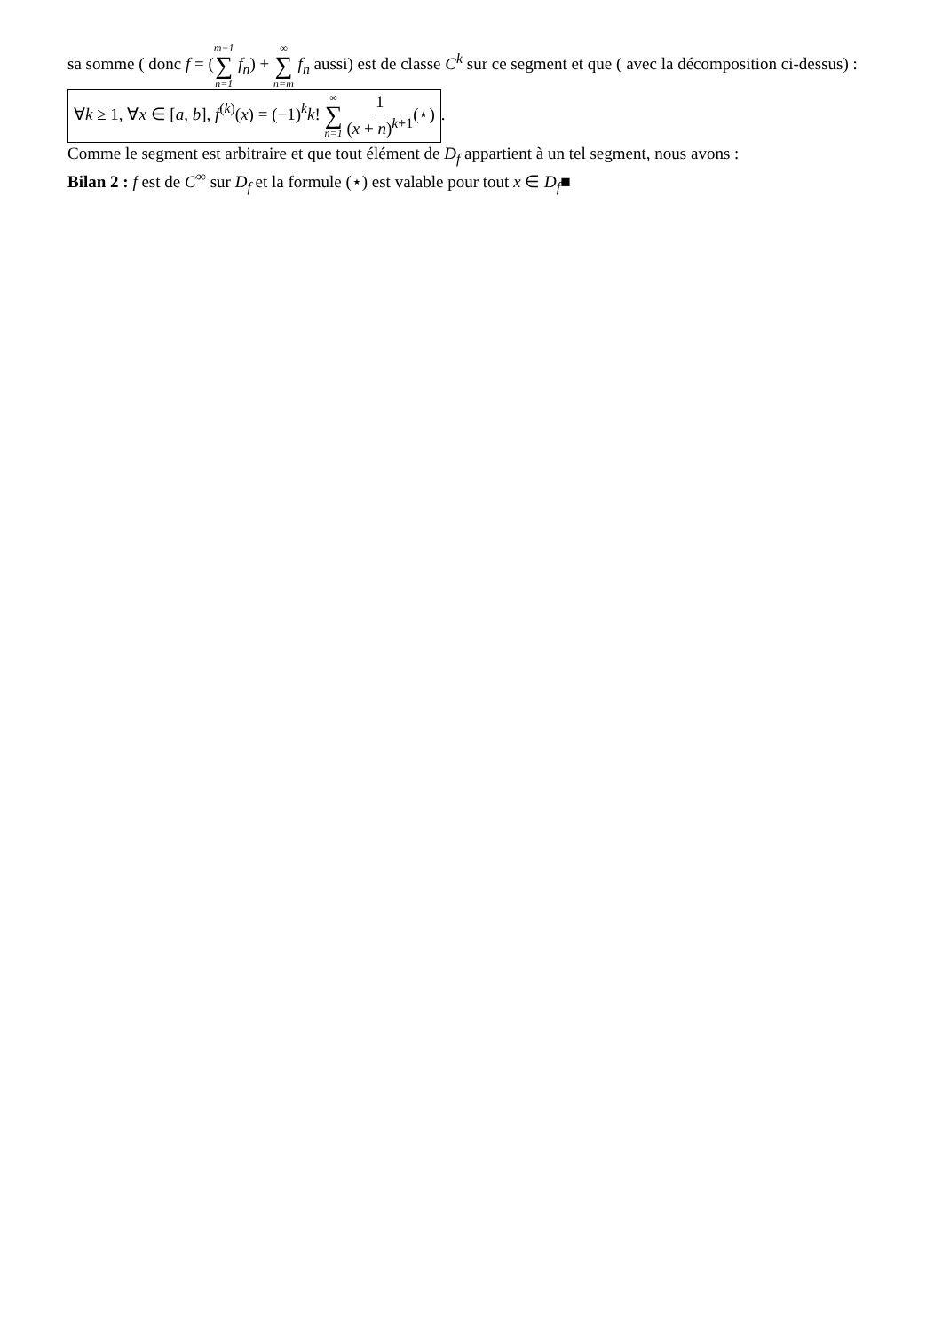sa somme ( donc f = (m−1 ∑ n=1 f<sub>n</sub>) + ∞ ∑ n=m f<sub>n</sub> aussi) est de classe C<sup>k</sup> sur ce segment et que ( avec la décomposition ci-dessus) :
∀k ≥ 1, ∀x ∈ [a, b], f<sup>(k)</sup>(x) = (−1)<sup>k</sup>k! ∞ ∑ n=1 1 (x + n)<sup>k+1</sup>(⋆).
Comme le segment est arbitraire et que tout élément de D<sub>f</sub> appartient à un tel segment, nous avons :
Bilan 2 : f est de C<sup>∞</sup> sur D<sub>f</sub> et la formule (⋆) est valable pour tout x ∈ D<sub>f</sub>■